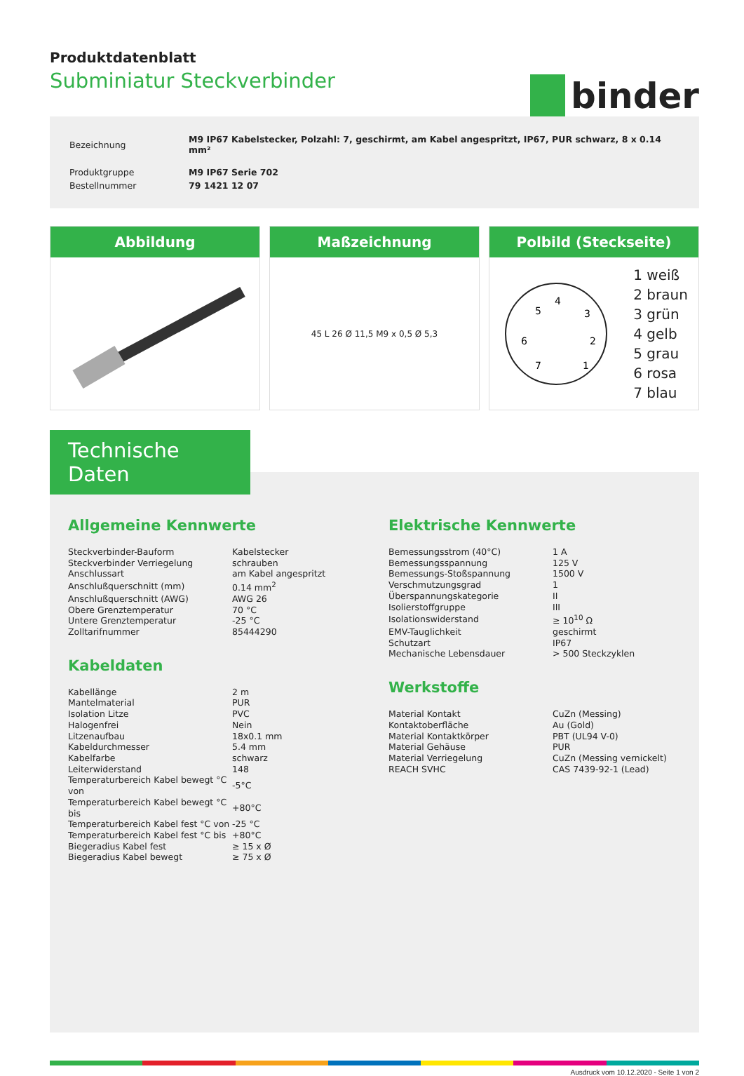Produktdatenblatt
Subminiatur Steckverbinder
binder
| Bezeichnung | M9 IP67 Kabelstecker, Polzahl: 7, geschirmt, am Kabel angespritzt, IP67, PUR schwarz, 8 x 0.14 mm² |
| Produktgruppe | M9 IP67 Serie 702 |
| Bestellnummer | 79 1421 12 07 |
Abbildung Maßzeichnung
45 L 26 Ø 11,5 M9 x 0,5 Ø 5,3
Polbild (Steckseite)
4
5
3
6
2
7
1
1 weiß
2 braun
3 grün
4 gelb
5 grau
6 rosa
7 blau
Technische Daten
Allgemeine Kennwerte
| Steckverbinder-Bauform | Kabelstecker |
| Steckverbinder Verriegelung | schrauben |
| Anschlussart | am Kabel angespritzt |
| Anschlußquerschnitt (mm) | 0.14 mm<sup>2</sup> |
| Anschlußquerschnitt (AWG) | AWG 26 |
| Obere Grenztemperatur | 70 °C |
| Untere Grenztemperatur | -25 °C |
| Zolltarifnummer | 85444290 |
Kabeldaten
| Kabellänge | 2 m |
| Mantelmaterial | PUR |
| Isolation Litze | PVC |
| Halogenfrei | Nein |
| Litzenaufbau | 18x0.1 mm |
| Kabeldurchmesser | 5.4 mm |
| Kabelfarbe | schwarz |
| Leiterwiderstand | 148 |
| Temperaturbereich Kabel bewegt °C von | -5°C |
| Temperaturbereich Kabel bewegt °C bis | +80°C |
| Temperaturbereich Kabel fest °C von | -25 °C |
| Temperaturbereich Kabel fest °C bis | +80°C |
| Biegeradius Kabel fest | ≥ 15 x Ø |
| Biegeradius Kabel bewegt | ≥ 75 x Ø |
Elektrische Kennwerte
| Bemessungsstrom (40°C) | 1 A |
| Bemessungsspannung | 125 V |
| Bemessungs-Stoßspannung | 1500 V |
| Verschmutzungsgrad | 1 |
| Überspannungskategorie | II |
| Isolierstoffgruppe | III |
| Isolationswiderstand | ≥ 10<sup>10</sup> Ω |
| EMV-Tauglichkeit | geschirmt |
| Schutzart | IP67 |
| Mechanische Lebensdauer | > 500 Steckzyklen |
Werkstoffe
| Material Kontakt | CuZn (Messing) |
| Kontaktoberfläche | Au (Gold) |
| Material Kontaktkörper | PBT (UL94 V-0) |
| Material Gehäuse | PUR |
| Material Verriegelung | CuZn (Messing vernickelt) |
| REACH SVHC | CAS 7439-92-1 (Lead) |
Ausdruck vom 10.12.2020 - Seite 1 von 2